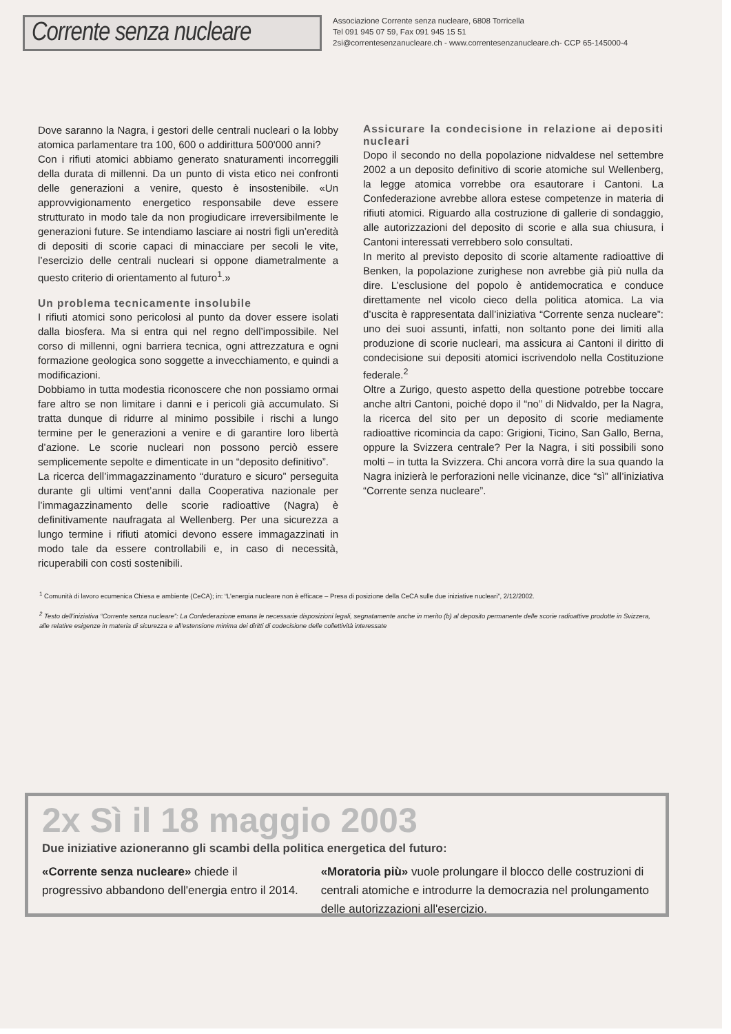Corrente senza nucleare
Associazione Corrente senza nucleare, 6808 Torricella
Tel 091 945 07 59, Fax 091 945 15 51
2si@correntesenzanucleare.ch - www.correntesenzanucleare.ch- CCP 65-145000-4
Dove saranno la Nagra, i gestori delle centrali nucleari o la lobby atomica parlamentare tra 100, 600 o addirittura 500'000 anni?
Con i rifiuti atomici abbiamo generato snaturamenti incorreggili della durata di millenni. Da un punto di vista etico nei confronti delle generazioni a venire, questo è insostenibile. «Un approvvigionamento energetico responsabile deve essere strutturato in modo tale da non progiudicare irreversibilmente le generazioni future. Se intendiamo lasciare ai nostri figli un’eredità di depositi di scorie capaci di minacciare per secoli le vite, l’esercizio delle centrali nucleari si oppone diametralmente a questo criterio di orientamento al futuro<sup>1</sup>.»
Un problema tecnicamente insolubile
I rifiuti atomici sono pericolosi al punto da dover essere isolati dalla biosfera. Ma si entra qui nel regno dell’impossibile. Nel corso di millenni, ogni barriera tecnica, ogni attrezzatura e ogni formazione geologica sono soggette a invecchiamento, e quindi a modificazioni.
Dobbiamo in tutta modestia riconoscere che non possiamo ormai fare altro se non limitare i danni e i pericoli già accumulato. Si tratta dunque di ridurre al minimo possibile i rischi a lungo termine per le generazioni a venire e di garantire loro libertà d’azione. Le scorie nucleari non possono perciò essere semplicemente sepolte e dimenticate in un “deposito definitivo”.
La ricerca dell’immagazzinamento “duraturo e sicuro” perseguita durante gli ultimi vent’anni dalla Cooperativa nazionale per l’immagazzinamento delle scorie radioattive (Nagra) è definitivamente naufragata al Wellenberg. Per una sicurezza a lungo termine i rifiuti atomici devono essere immagazzinati in modo tale da essere controllabili e, in caso di necessità, ricuperabili con costi sostenibili.
Assicurare la condecisione in relazione ai depositi nucleari
Dopo il secondo no della popolazione nidvaldese nel settembre 2002 a un deposito definitivo di scorie atomiche sul Wellenberg, la legge atomica vorrebbe ora esautorare i Cantoni. La Confederazione avrebbe allora estese competenze in materia di rifiuti atomici. Riguardo alla costruzione di gallerie di sondaggio, alle autorizzazioni del deposito di scorie e alla sua chiusura, i Cantoni interessati verrebbero solo consultati.
In merito al previsto deposito di scorie altamente radioattive di Benken, la popolazione zurighese non avrebbe già più nulla da dire. L’esclusione del popolo è antidemocratica e conduce direttamente nel vicolo cieco della politica atomica. La via d’uscita è rappresentata dall’iniziativa “Corrente senza nucleare”: uno dei suoi assunti, infatti, non soltanto pone dei limiti alla produzione di scorie nucleari, ma assicura ai Cantoni il diritto di condecisione sui depositi atomici iscrivendolo nella Costituzione federale.<sup>2</sup>
Oltre a Zurigo, questo aspetto della questione potrebbe toccare anche altri Cantoni, poiché dopo il “no” di Nidvaldo, per la Nagra, la ricerca del sito per un deposito di scorie mediamente radioattive ricomincia da capo: Grigioni, Ticino, San Gallo, Berna, oppure la Svizzera centrale? Per la Nagra, i siti possibili sono molti – in tutta la Svizzera. Chi ancora vorrà dire la sua quando la Nagra inizierà le perforazioni nelle vicinanze, dice “sì” all’iniziativa “Corrente senza nucleare”.
<sup>1</sup> Comunità di lavoro ecumenica Chiesa e ambiente (CeCA); in: “L’energia nucleare non è efficace – Presa di posizione della CeCA sulle due iniziative nucleari”, 2/12/2002.
<sup>2</sup> Testo dell’iniziativa “Corrente senza nucleare”: La Confederazione emana le necessarie disposizioni legali, segnatamente anche in merito (b) al deposito permanente delle scorie radioattive prodotte in Svizzera, alle relative esigenze in materia di sicurezza e all’estensione minima dei diritti di codecisione delle collettività interessate
2x Sì il 18 maggio 2003
Due iniziative azioneranno gli scambi della politica energetica del futuro:
«Corrente senza nucleare» chiede il progressivo abbandono dell'energia entro il 2014.
«Moratoria più» vuole prolungare il blocco delle costruzioni di centrali atomiche e introdurre la democrazia nel prolungamento delle autorizzazioni all'esercizio.